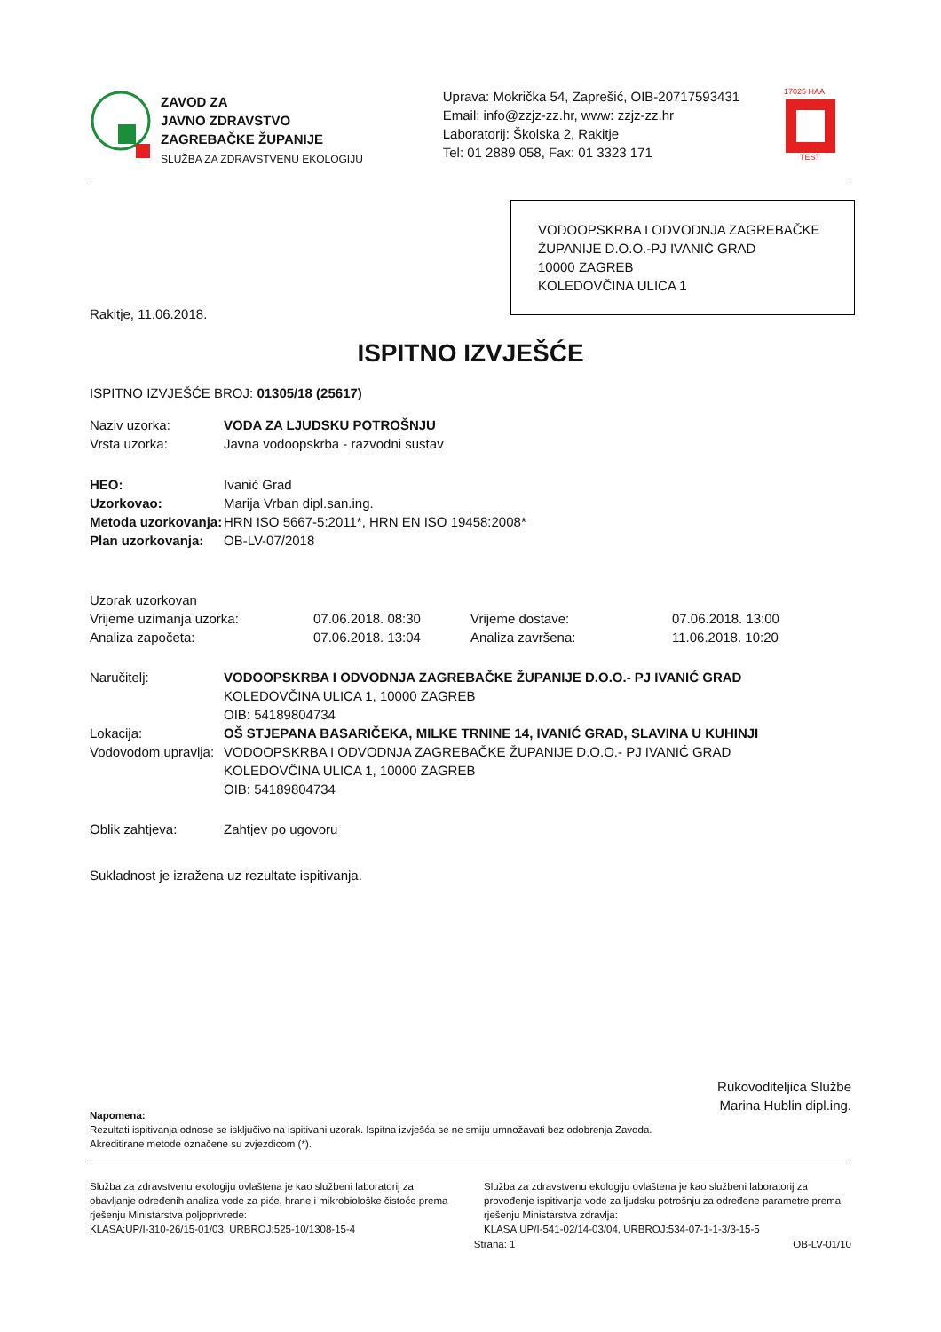ZAVOD ZA
JAVNO ZDRAVSTVO
ZAGREBAČKE ŽUPANIJE
SLUŽBA ZA ZDRAVSTVENU EKOLOGIJU
Uprava: Mokrička 54, Zaprešić, OIB-20717593431
Email: info@zzjz-zz.hr, www: zzjz-zz.hr
Laboratorij: Školska 2, Rakitje
Tel: 01 2889 058, Fax: 01 3323 171
17025 HAA
TEST
VODOOPSKRBA I ODVODNJA ZAGREBAČKE ŽUPANIJE D.O.O.-PJ IVANIĆ GRAD
10000 ZAGREB
KOLEDOVČINA ULICA 1
Rakitje, 11.06.2018.
ISPITNO IZVJEŠĆE
ISPITNO IZVJEŠĆE BROJ: 01305/18 (25617)
| Naziv uzorka: | VODA ZA LJUDSKU POTROŠNJU |
| Vrsta uzorka: | Javna vodoopskrba - razvodni sustav |
| HEO: | Ivanić Grad |
| Uzorkovao: | Marija Vrban dipl.san.ing. |
| Metoda uzorkovanja: | HRN ISO 5667-5:2011*, HRN EN ISO 19458:2008* |
| Plan uzorkovanja: | OB-LV-07/2018 |
| Uzorak uzorkovan | | | |
| Vrijeme uzimanja uzorka: | 07.06.2018. 08:30 | Vrijeme dostave: | 07.06.2018. 13:00 |
| Analiza započeta: | 07.06.2018. 13:04 | Analiza završena: | 11.06.2018. 10:20 |
| Naručitelj: | VODOOPSKRBA I ODVODNJA ZAGREBAČKE ŽUPANIJE D.O.O.- PJ IVANIĆ GRAD KOLEDOVČINA ULICA 1, 10000 ZAGREB OIB: 54189804734 |
| Lokacija: | OŠ STJEPANA BASARIČEKA, MILKE TRNINE 14, IVANIĆ GRAD, SLAVINA U KUHINJI |
| Vodovodom upravlja: | VODOOPSKRBA I ODVODNJA ZAGREBAČKE ŽUPANIJE D.O.O.- PJ IVANIĆ GRAD KOLEDOVČINA ULICA 1, 10000 ZAGREB OIB: 54189804734 |
| Oblik zahtjeva: | Zahtjev po ugovoru |
Sukladnost je izražena uz rezultate ispitivanja.
Rukovoditeljica Službe
Marina Hublin dipl.ing.
Napomena:
Rezultati ispitivanja odnose se isključivo na ispitivani uzorak. Ispitna izvješća se ne smiju umnožavati bez odobrenja Zavoda.
Akreditirane metode označene su zvjezdicom (*).
Služba za zdravstvenu ekologiju ovlaštena je kao službeni laboratorij za obavljanje određenih analiza vode za piće, hrane i mikrobiološke čistoće prema rješenju Ministarstva poljoprivrede:
KLASA:UP/I-310-26/15-01/03, URBROJ:525-10/1308-15-4
Služba za zdravstvenu ekologiju ovlaštena je kao službeni laboratorij za provođenje ispitivanja vode za ljudsku potrošnju za određene parametre prema rješenju Ministarstva zdravlja:
KLASA:UP/I-541-02/14-03/04, URBROJ:534-07-1-1-3/3-15-5
Strana: 1 OB-LV-01/10